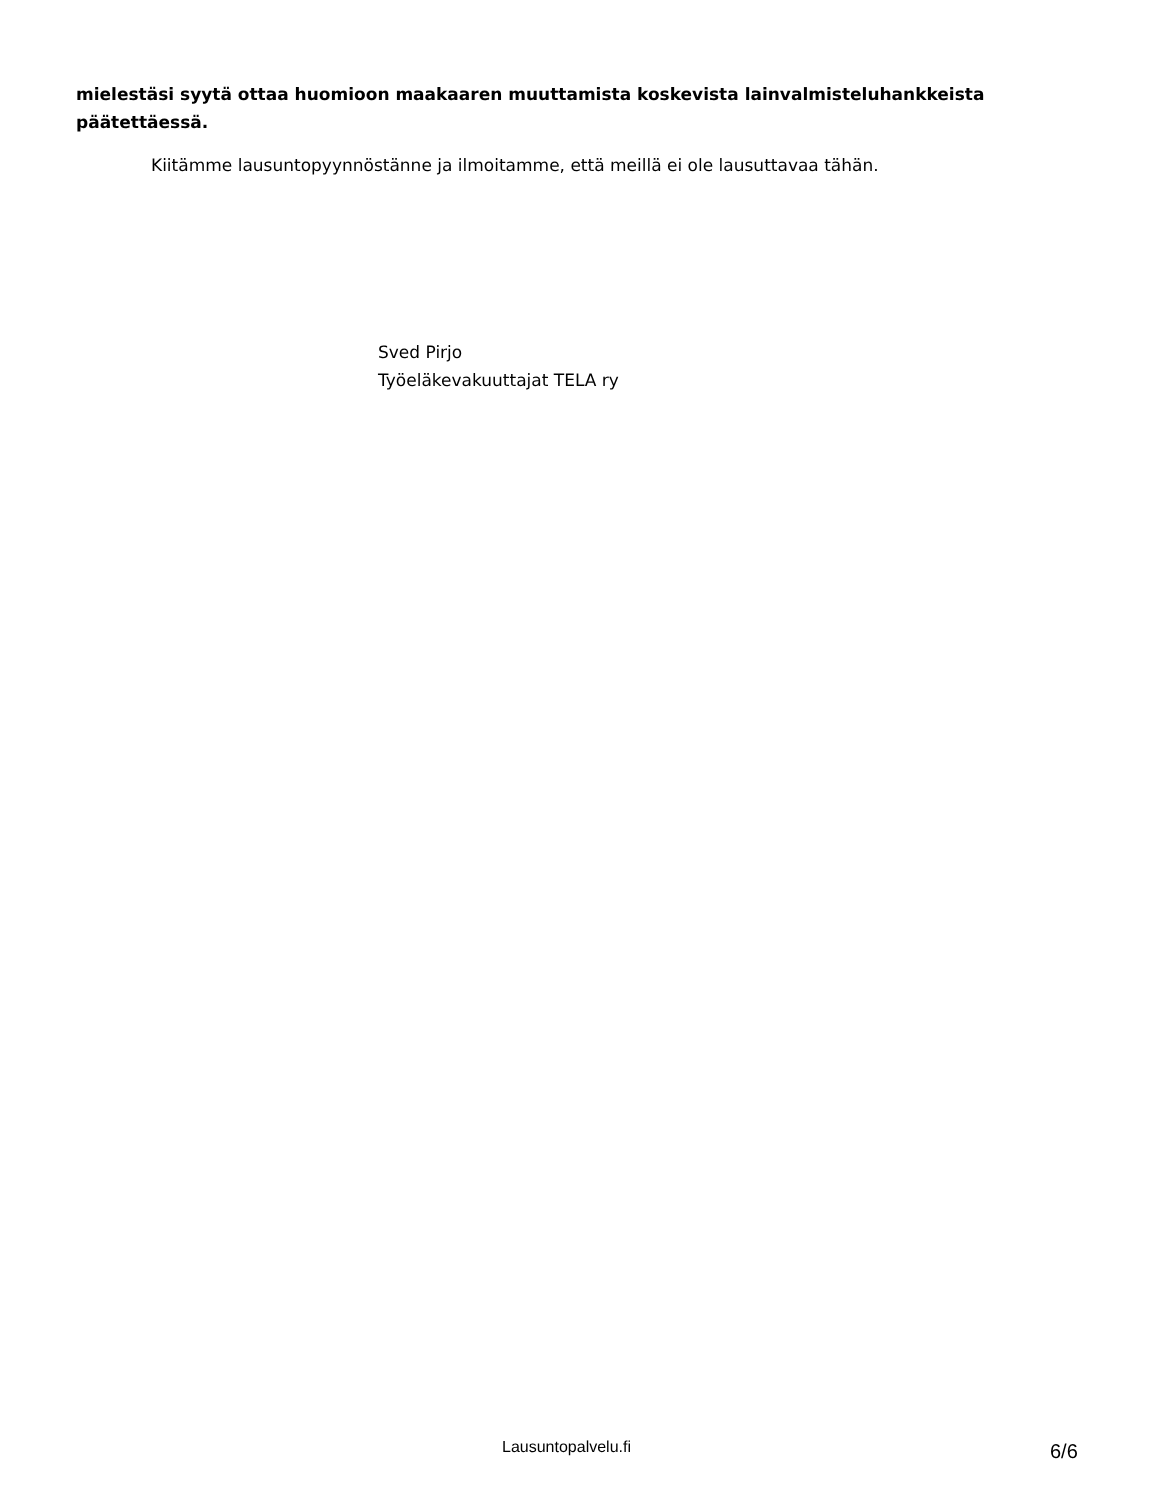mielestäsi syytä ottaa huomioon maakaaren muuttamista koskevista lainvalmisteluhankkeista päätettäessä.
Kiitämme lausuntopyynnöstänne ja ilmoitamme, että meillä ei ole lausuttavaa tähän.
Sved Pirjo
Työeläkevakuuttajat TELA ry
Lausuntopalvelu.fi 6/6